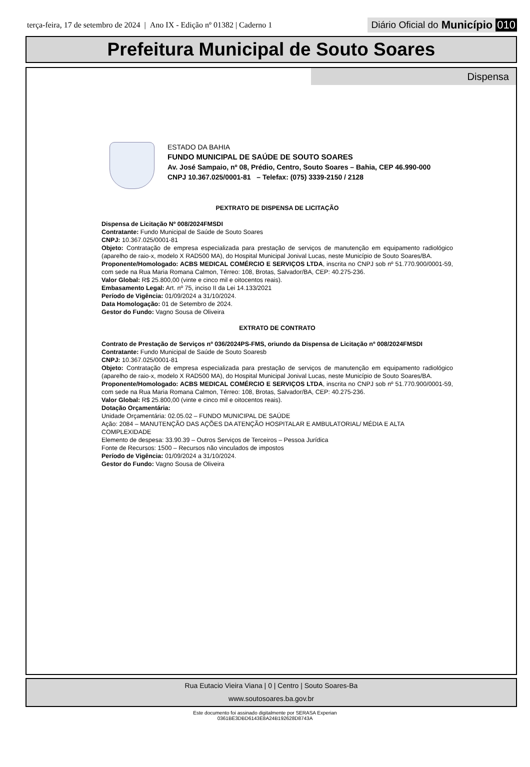terça-feira, 17 de setembro de 2024 | Ano IX - Edição nº 01382 | Caderno 1
Diário Oficial do Município 010
Prefeitura Municipal de Souto Soares
Dispensa
ESTADO DA BAHIA
FUNDO MUNICIPAL DE SAÚDE DE SOUTO SOARES
Av. José Sampaio, nº 08, Prédio, Centro, Souto Soares – Bahia, CEP 46.990-000
CNPJ 10.367.025/0001-81 – Telefax: (075) 3339-2150 / 2128
PEXTRATO DE DISPENSA DE LICITAÇÃO
Dispensa de Licitação Nº 008/2024FMSDI
Contratante: Fundo Municipal de Saúde de Souto Soares
CNPJ: 10.367.025/0001-81
Objeto: Contratação de empresa especializada para prestação de serviços de manutenção em equipamento radiológico (aparelho de raio-x, modelo X RAD500 MA), do Hospital Municipal Jonival Lucas, neste Município de Souto Soares/BA.
Proponente/Homologado: ACBS MEDICAL COMÉRCIO E SERVIÇOS LTDA, inscrita no CNPJ sob nº 51.770.900/0001-59, com sede na Rua Maria Romana Calmon, Térreo: 108, Brotas, Salvador/BA, CEP: 40.275-236.
Valor Global: R$ 25.800,00 (vinte e cinco mil e oitocentos reais).
Embasamento Legal: Art. nº 75, inciso II da Lei 14.133/2021
Período de Vigência: 01/09/2024 a 31/10/2024.
Data Homologação: 01 de Setembro de 2024.
Gestor do Fundo: Vagno Sousa de Oliveira
EXTRATO DE CONTRATO
Contrato de Prestação de Serviços nº 036/2024PS-FMS, oriundo da Dispensa de Licitação nº 008/2024FMSDI
Contratante: Fundo Municipal de Saúde de Souto Soaresb
CNPJ: 10.367.025/0001-81
Objeto: Contratação de empresa especializada para prestação de serviços de manutenção em equipamento radiológico (aparelho de raio-x, modelo X RAD500 MA), do Hospital Municipal Jonival Lucas, neste Município de Souto Soares/BA.
Proponente/Homologado: ACBS MEDICAL COMÉRCIO E SERVIÇOS LTDA, inscrita no CNPJ sob nº 51.770.900/0001-59, com sede na Rua Maria Romana Calmon, Térreo: 108, Brotas, Salvador/BA, CEP: 40.275-236.
Valor Global: R$ 25.800,00 (vinte e cinco mil e oitocentos reais).
Dotação Orçamentária:
Unidade Orçamentária: 02.05.02 – FUNDO MUNICIPAL DE SAÚDE
Ação: 2084 – MANUTENÇÃO DAS AÇÕES DA ATENÇÃO HOSPITALAR E AMBULATORIAL/ MÉDIA E ALTA COMPLEXIDADE
Elemento de despesa: 33.90.39 – Outros Serviços de Terceiros – Pessoa Jurídica
Fonte de Recursos: 1500 – Recursos não vinculados de impostos
Período de Vigência: 01/09/2024 a 31/10/2024.
Gestor do Fundo: Vagno Sousa de Oliveira
Rua Eutacio Vieira Viana | 0 | Centro | Souto Soares-Ba
www.soutosoares.ba.gov.br
Este documento foi assinado digitalmente por SERASA Experian
0361BE3DBD6143E8A24B192628D8743A